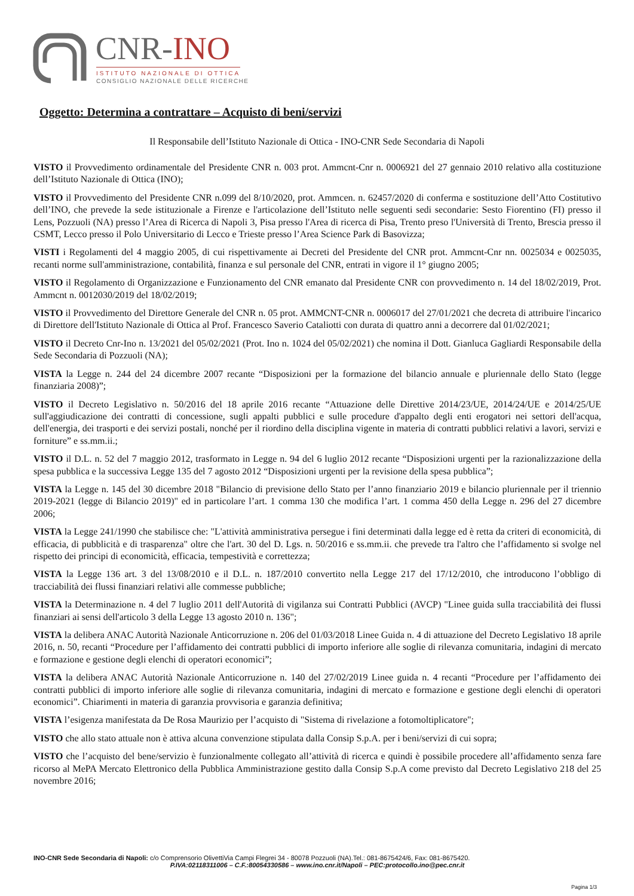CNR-INO
ISTITUTO NAZIONALE DI OTTICA
CONSIGLIO NAZIONALE DELLE RICERCHE
Oggetto: Determina a contrattare – Acquisto di beni/servizi
Il Responsabile dell’Istituto Nazionale di Ottica - INO-CNR Sede Secondaria di Napoli
VISTO il Provvedimento ordinamentale del Presidente CNR n. 003 prot. Ammcnt-Cnr n. 0006921 del 27 gennaio 2010 relativo alla costituzione dell’Istituto Nazionale di Ottica (INO);
VISTO il Provvedimento del Presidente CNR n.099 del 8/10/2020, prot. Ammcen. n. 62457/2020 di conferma e sostituzione dell’Atto Costitutivo dell’INO, che prevede la sede istituzionale a Firenze e l'articolazione dell’Istituto nelle seguenti sedi secondarie: Sesto Fiorentino (FI) presso il Lens, Pozzuoli (NA) presso l’Area di Ricerca di Napoli 3, Pisa presso l'Area di ricerca di Pisa, Trento preso l'Università di Trento, Brescia presso il CSMT, Lecco presso il Polo Universitario di Lecco e Trieste presso l’Area Science Park di Basovizza;
VISTI i Regolamenti del 4 maggio 2005, di cui rispettivamente ai Decreti del Presidente del CNR prot. Ammcnt-Cnr nn. 0025034 e 0025035, recanti norme sull'amministrazione, contabilità, finanza e sul personale del CNR, entrati in vigore il 1° giugno 2005;
VISTO il Regolamento di Organizzazione e Funzionamento del CNR emanato dal Presidente CNR con provvedimento n. 14 del 18/02/2019, Prot. Ammcnt n. 0012030/2019 del 18/02/2019;
VISTO il Provvedimento del Direttore Generale del CNR n. 05 prot. AMMCNT-CNR n. 0006017 del 27/01/2021 che decreta di attribuire l'incarico di Direttore dell'Istituto Nazionale di Ottica al Prof. Francesco Saverio Cataliotti con durata di quattro anni a decorrere dal 01/02/2021;
VISTO il Decreto Cnr-Ino n. 13/2021 del 05/02/2021 (Prot. Ino n. 1024 del 05/02/2021) che nomina il Dott. Gianluca Gagliardi Responsabile della Sede Secondaria di Pozzuoli (NA);
VISTA la Legge n. 244 del 24 dicembre 2007 recante “Disposizioni per la formazione del bilancio annuale e pluriennale dello Stato (legge finanziaria 2008)”;
VISTO il Decreto Legislativo n. 50/2016 del 18 aprile 2016 recante “Attuazione delle Direttive 2014/23/UE, 2014/24/UE e 2014/25/UE sull'aggiudicazione dei contratti di concessione, sugli appalti pubblici e sulle procedure d'appalto degli enti erogatori nei settori dell'acqua, dell'energia, dei trasporti e dei servizi postali, nonché per il riordino della disciplina vigente in materia di contratti pubblici relativi a lavori, servizi e forniture” e ss.mm.ii.;
VISTO il D.L. n. 52 del 7 maggio 2012, trasformato in Legge n. 94 del 6 luglio 2012 recante “Disposizioni urgenti per la razionalizzazione della spesa pubblica e la successiva Legge 135 del 7 agosto 2012 “Disposizioni urgenti per la revisione della spesa pubblica”;
VISTA la Legge n. 145 del 30 dicembre 2018 "Bilancio di previsione dello Stato per l’anno finanziario 2019 e bilancio pluriennale per il triennio 2019-2021 (legge di Bilancio 2019)" ed in particolare l’art. 1 comma 130 che modifica l’art. 1 comma 450 della Legge n. 296 del 27 dicembre 2006;
VISTA la Legge 241/1990 che stabilisce che: "L'attività amministrativa persegue i fini determinati dalla legge ed è retta da criteri di economicità, di efficacia, di pubblicità e di trasparenza" oltre che l'art. 30 del D. Lgs. n. 50/2016 e ss.mm.ii. che prevede tra l'altro che l’affidamento si svolge nel rispetto dei principi di economicità, efficacia, tempestività e correttezza;
VISTA la Legge 136 art. 3 del 13/08/2010 e il D.L. n. 187/2010 convertito nella Legge 217 del 17/12/2010, che introducono l’obbligo di tracciabilità dei flussi finanziari relativi alle commesse pubbliche;
VISTA la Determinazione n. 4 del 7 luglio 2011 dell'Autorità di vigilanza sui Contratti Pubblici (AVCP) "Linee guida sulla tracciabilità dei flussi finanziari ai sensi dell'articolo 3 della Legge 13 agosto 2010 n. 136";
VISTA la delibera ANAC Autorità Nazionale Anticorruzione n. 206 del 01/03/2018 Linee Guida n. 4 di attuazione del Decreto Legislativo 18 aprile 2016, n. 50, recanti “Procedure per l’affidamento dei contratti pubblici di importo inferiore alle soglie di rilevanza comunitaria, indagini di mercato e formazione e gestione degli elenchi di operatori economici”;
VISTA la delibera ANAC Autorità Nazionale Anticorruzione n. 140 del 27/02/2019 Linee guida n. 4 recanti “Procedure per l’affidamento dei contratti pubblici di importo inferiore alle soglie di rilevanza comunitaria, indagini di mercato e formazione e gestione degli elenchi di operatori economici”. Chiarimenti in materia di garanzia provvisoria e garanzia definitiva;
VISTA l’esigenza manifestata da De Rosa Maurizio per l’acquisto di "Sistema di rivelazione a fotomoltiplicatore";
VISTO che allo stato attuale non è attiva alcuna convenzione stipulata dalla Consip S.p.A. per i beni/servizi di cui sopra;
VISTO che l’acquisto del bene/servizio è funzionalmente collegato all’attività di ricerca e quindi è possibile procedere all’affidamento senza fare ricorso al MePA Mercato Elettronico della Pubblica Amministrazione gestito dalla Consip S.p.A come previsto dal Decreto Legislativo 218 del 25 novembre 2016;
INO-CNR Sede Secondaria di Napoli: c/o Comprensorio OlivettiVia Campi Flegrei 34 - 80078 Pozzuoli (NA).Tel.: 081-8675424/6, Fax: 081-8675420.
P.IVA:02118311006 – C.F.:80054330586 – www.ino.cnr.it/Napoli – PEC:protocollo.ino@pec.cnr.it
Pagina 1/3